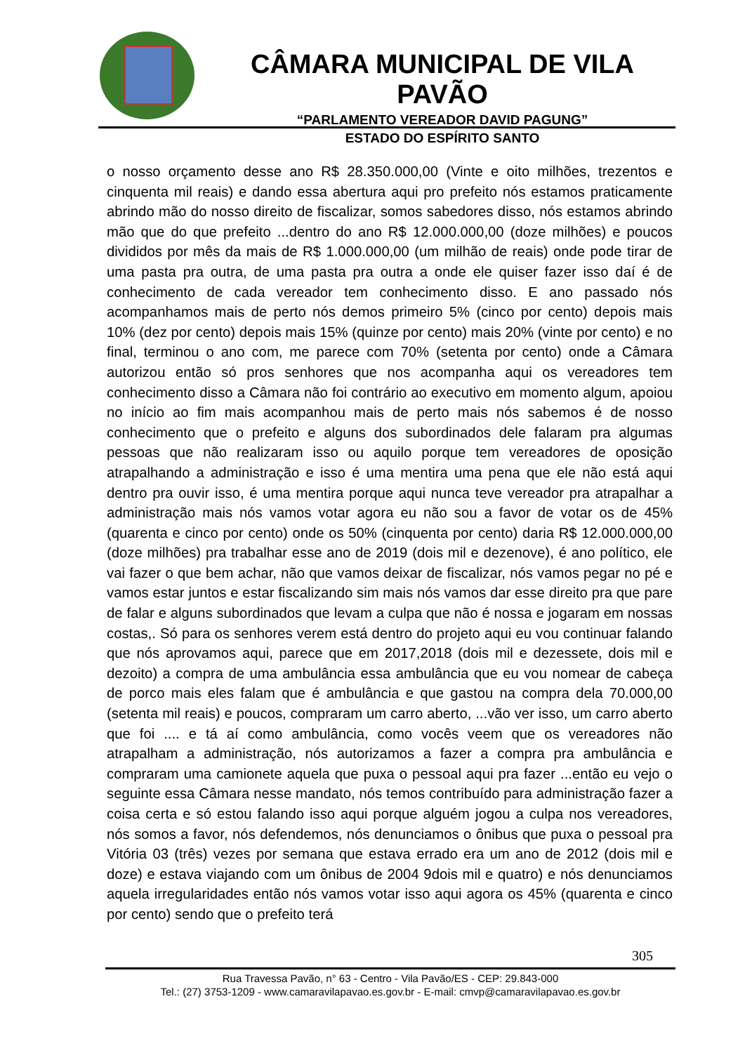CÂMARA MUNICIPAL DE VILA PAVÃO
“PARLAMENTO VEREADOR DAVID PAGUNG”
ESTADO DO ESPÍRITO SANTO
o nosso orçamento desse ano R$ 28.350.000,00 (Vinte e oito milhões, trezentos e cinquenta mil reais) e dando essa abertura aqui pro prefeito nós estamos praticamente abrindo mão do nosso direito de fiscalizar, somos sabedores disso, nós estamos abrindo mão que do que prefeito ...dentro do ano R$ 12.000.000,00 (doze milhões) e poucos divididos por mês da mais de R$ 1.000.000,00 (um milhão de reais) onde pode tirar de uma pasta pra outra, de uma pasta pra outra a onde ele quiser fazer isso daí é de conhecimento de cada vereador tem conhecimento disso. E ano passado nós acompanhamos mais de perto nós demos primeiro 5% (cinco por cento) depois mais 10% (dez por cento) depois mais 15% (quinze por cento) mais 20% (vinte por cento) e no final, terminou o ano com, me parece com 70% (setenta por cento) onde a Câmara autorizou então só pros senhores que nos acompanha aqui os vereadores tem conhecimento disso a Câmara não foi contrário ao executivo em momento algum, apoiou no início ao fim mais acompanhou mais de perto mais nós sabemos é de nosso conhecimento que o prefeito e alguns dos subordinados dele falaram pra algumas pessoas que não realizaram isso ou aquilo porque tem vereadores de oposição atrapalhando a administração e isso é uma mentira uma pena que ele não está aqui dentro pra ouvir isso, é uma mentira porque aqui nunca teve vereador pra atrapalhar a administração mais nós vamos votar agora eu não sou a favor de votar os de 45% (quarenta e cinco por cento) onde os 50% (cinquenta por cento) daria R$ 12.000.000,00 (doze milhões) pra trabalhar esse ano de 2019 (dois mil e dezenove), é ano político, ele vai fazer o que bem achar, não que vamos deixar de fiscalizar, nós vamos pegar no pé e vamos estar juntos e estar fiscalizando sim mais nós vamos dar esse direito pra que pare de falar e alguns subordinados que levam a culpa que não é nossa e jogaram em nossas costas,. Só para os senhores verem está dentro do projeto aqui eu vou continuar falando que nós aprovamos aqui, parece que em 2017,2018 (dois mil e dezessete, dois mil e dezoito) a compra de uma ambulância essa ambulância que eu vou nomear de cabeça de porco mais eles falam que é ambulância e que gastou na compra dela 70.000,00 (setenta mil reais) e poucos, compraram um carro aberto, ...vão ver isso, um carro aberto que foi .... e tá aí como ambulância, como vocês veem que os vereadores não atrapalham a administração, nós autorizamos a fazer a compra pra ambulância e compraram uma camionete aquela que puxa o pessoal aqui pra fazer ...então eu vejo o seguinte essa Câmara nesse mandato, nós temos contribuído para administração fazer a coisa certa e só estou falando isso aqui porque alguém jogou a culpa nos vereadores, nós somos a favor, nós defendemos, nós denunciamos o ônibus que puxa o pessoal pra Vitória 03 (três) vezes por semana que estava errado era um ano de 2012 (dois mil e doze) e estava viajando com um ônibus de 2004 9dois mil e quatro) e nós denunciamos aquela irregularidades então nós vamos votar isso aqui agora os 45% (quarenta e cinco por cento) sendo que o prefeito terá
305
Rua Travessa Pavão, n° 63 - Centro - Vila Pavão/ES - CEP: 29.843-000
Tel.: (27) 3753-1209 - www.camaravilapavao.es.gov.br - E-mail: cmvp@camaravilapavao.es.gov.br